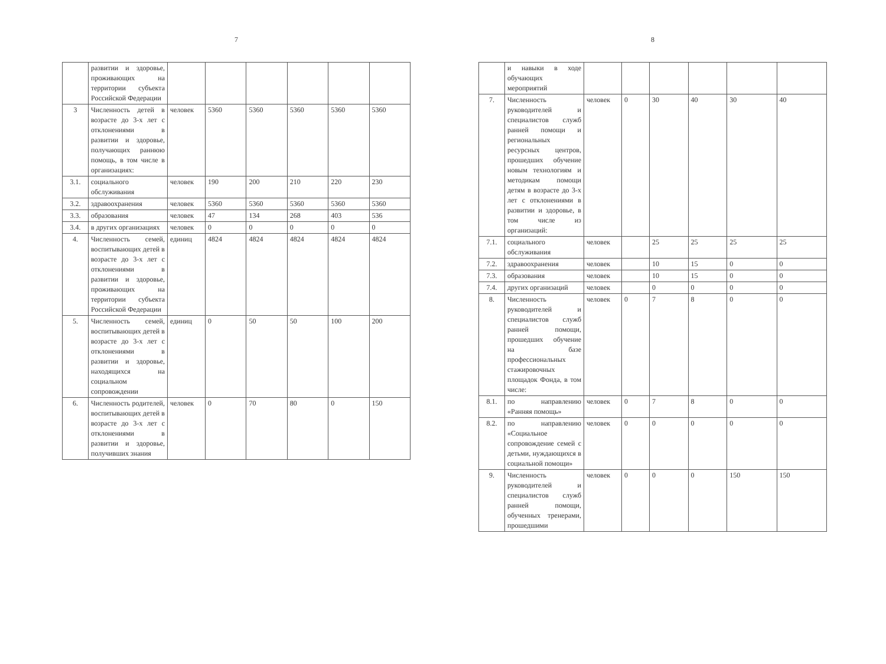7
| | развитии и здоровье, проживающих на территории субъекта Российской Федерации | | | | | | |
| 3 | Численность детей в возрасте до 3-х лет с отклонениями в развитии и здоровье, получающих раннюю помощь, в том числе в организациях: | человек | 5360 | 5360 | 5360 | 5360 | 5360 |
| 3.1. | социального обслуживания | человек | 190 | 200 | 210 | 220 | 230 |
| 3.2. | здравоохранения | человек | 5360 | 5360 | 5360 | 5360 | 5360 |
| 3.3. | образования | человек | 47 | 134 | 268 | 403 | 536 |
| 3.4. | в других организациях | человек | 0 | 0 | 0 | 0 | 0 |
| 4. | Численность семей, воспитывающих детей в возрасте до 3-х лет с отклонениями в развитии и здоровье, проживающих на территории субъекта Российской Федерации | единиц | 4824 | 4824 | 4824 | 4824 | 4824 |
| 5. | Численность семей, воспитывающих детей в возрасте до 3-х лет с отклонениями в развитии и здоровье, находящихся на социальном сопровождении | единиц | 0 | 50 | 50 | 100 | 200 |
| 6. | Численность родителей, воспитывающих детей в возрасте до 3-х лет с отклонениями в развитии и здоровье, получивших знания | человек | 0 | 70 | 80 | 0 | 150 |
8
| | и навыки в ходе обучающих мероприятий | | | | | | |
| 7. | Численность руководителей и специалистов служб ранней помощи и региональных ресурсных центров, прошедших обучение новым технологиям и методикам помощи детям в возрасте до 3-х лет с отклонениями в развитии и здоровье, в том числе из организаций: | человек | 0 | 30 | 40 | 30 | 40 |
| 7.1. | социального обслуживания | человек | | 25 | 25 | 25 | 25 |
| 7.2. | здравоохранения | человек | | 10 | 15 | 0 | 0 |
| 7.3. | образования | человек | | 10 | 15 | 0 | 0 |
| 7.4. | других организаций | человек | | 0 | 0 | 0 | 0 |
| 8. | Численность руководителей и специалистов служб ранней помощи, прошедших обучение на базе профессиональных стажировочных площадок Фонда, в том числе: | человек | 0 | 7 | 8 | 0 | 0 |
| 8.1. | по направлению «Ранняя помощь» | человек | 0 | 7 | 8 | 0 | 0 |
| 8.2. | по направлению «Социальное сопровождение семей с детьми, нуждающихся в социальной помощи» | человек | 0 | 0 | 0 | 0 | 0 |
| 9. | Численность руководителей и специалистов служб ранней помощи, обученных тренерами, прошедшими | человек | 0 | 0 | 0 | 150 | 150 |